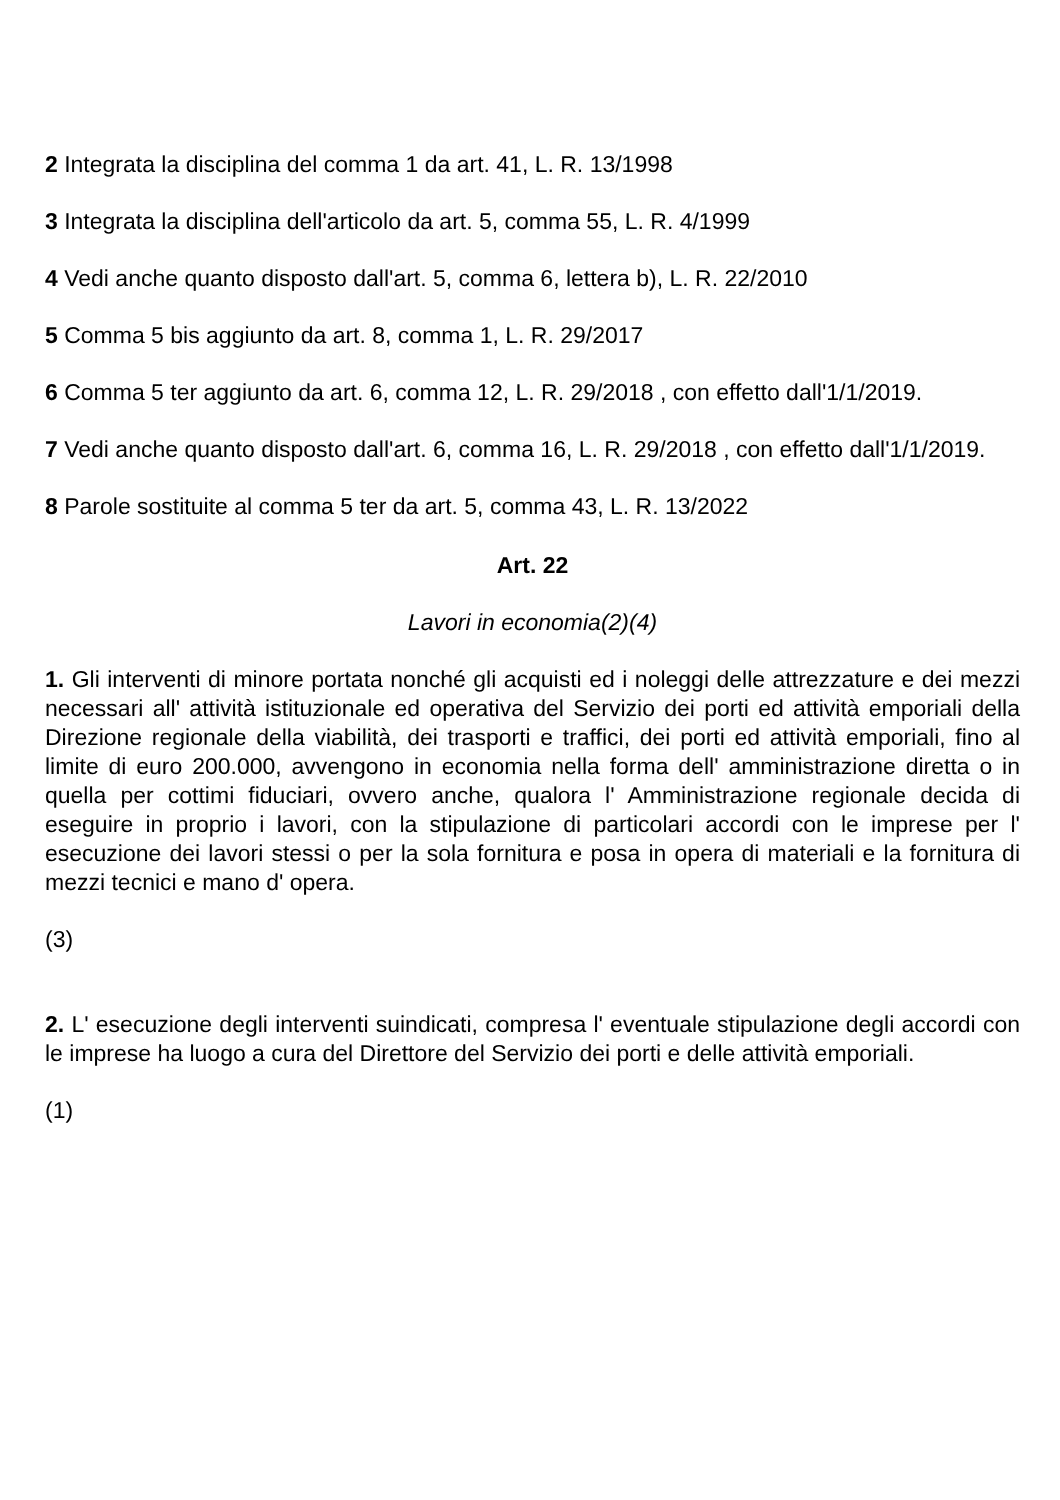2 Integrata la disciplina del comma 1 da art. 41, L. R. 13/1998
3 Integrata la disciplina dell'articolo da art. 5, comma 55, L. R. 4/1999
4 Vedi anche quanto disposto dall'art. 5, comma 6, lettera b), L. R. 22/2010
5 Comma 5 bis aggiunto da art. 8, comma 1, L. R. 29/2017
6 Comma 5 ter aggiunto da art. 6, comma 12, L. R. 29/2018 , con effetto dall'1/1/2019.
7 Vedi anche quanto disposto dall'art. 6, comma 16, L. R. 29/2018 , con effetto dall'1/1/2019.
8 Parole sostituite al comma 5 ter da art. 5, comma 43, L. R. 13/2022
Art. 22
Lavori in economia(2)(4)
1. Gli interventi di minore portata nonché gli acquisti ed i noleggi delle attrezzature e dei mezzi necessari all' attività istituzionale ed operativa del Servizio dei porti ed attività emporiali della Direzione regionale della viabilità, dei trasporti e traffici, dei porti ed attività emporiali, fino al limite di euro 200.000, avvengono in economia nella forma dell' amministrazione diretta o in quella per cottimi fiduciari, ovvero anche, qualora l' Amministrazione regionale decida di eseguire in proprio i lavori, con la stipulazione di particolari accordi con le imprese per l' esecuzione dei lavori stessi o per la sola fornitura e posa in opera di materiali e la fornitura di mezzi tecnici e mano d' opera.
(3)
2. L' esecuzione degli interventi suindicati, compresa l' eventuale stipulazione degli accordi con le imprese ha luogo a cura del Direttore del Servizio dei porti e delle attività emporiali.
(1)